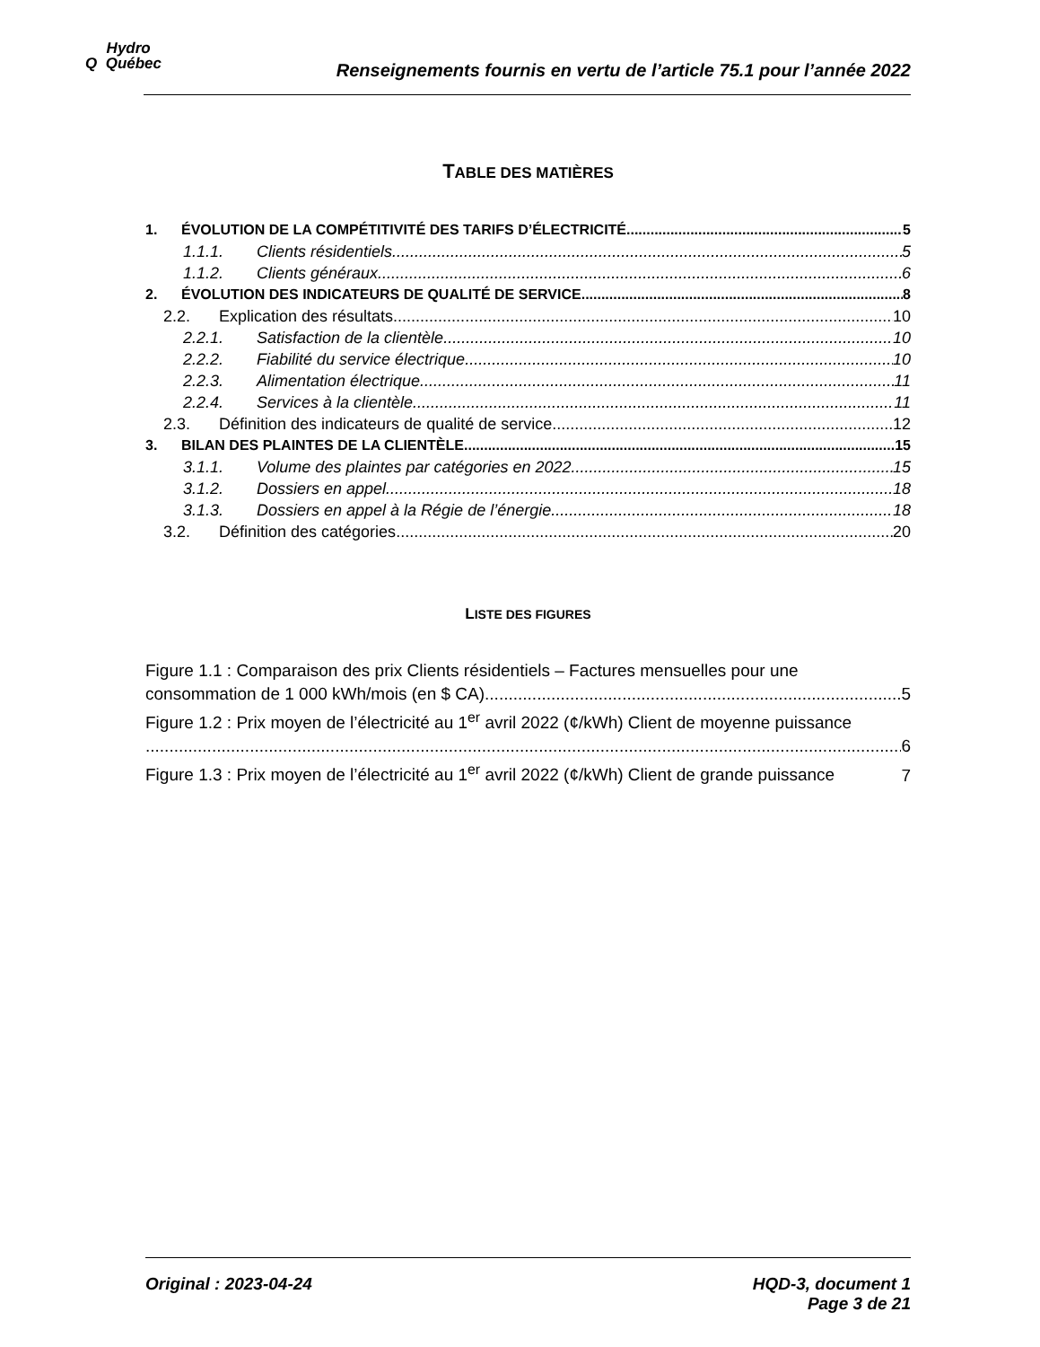Hydro
Q Québec
Renseignements fournis en vertu de l’article 75.1 pour l’année 2022
TABLE DES MATIÈRES
1. ÉVOLUTION DE LA COMPÉTITIVITÉ DES TARIFS D’ÉLECTRICITÉ 5
1.1.1. Clients résidentiels 5
1.1.2. Clients généraux 6
2. ÉVOLUTION DES INDICATEURS DE QUALITÉ DE SERVICE 8
2.2. Explication des résultats 10
2.2.1. Satisfaction de la clientèle 10
2.2.2. Fiabilité du service électrique 10
2.2.3. Alimentation électrique 11
2.2.4. Services à la clientèle 11
2.3. Définition des indicateurs de qualité de service 12
3. BILAN DES PLAINTES DE LA CLIENTÈLE 15
3.1.1. Volume des plaintes par catégories en 2022 15
3.1.2. Dossiers en appel 18
3.1.3. Dossiers en appel à la Régie de l’énergie 18
3.2. Définition des catégories 20
LISTE DES FIGURES
Figure 1.1 : Comparaison des prix Clients résidentiels – Factures mensuelles pour une
consommation de 1 000 kWh/mois (en $ CA) 5
Figure 1.2 : Prix moyen de l’électricité au 1<sup>er</sup> avril 2022 (¢/kWh) Client de moyenne puissance
6
Figure 1.3 : Prix moyen de l’électricité au 1<sup>er</sup> avril 2022 (¢/kWh) Client de grande puissance 7
Original : 2023-04-24 HQD-3, document 1
Page 3 de 21